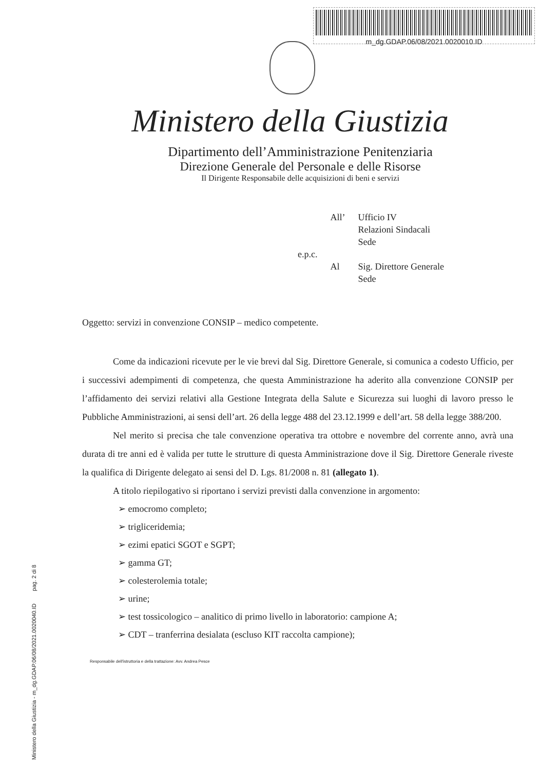m_dg.GDAP.06/08/2021.0020010.ID
Ministero della Giustizia - m_dg.GDAP.06/08/2021.0020040.ID pag. 2 di 8
Ministero della Giustizia
Dipartimento dell’Amministrazione Penitenziaria
Direzione Generale del Personale e delle Risorse
Il Dirigente Responsabile delle acquisizioni di beni e servizi
| | All’ | Ufficio IV Relazioni Sindacali Sede |
| e.p.c. | | |
| | Al | Sig. Direttore Generale Sede |
Oggetto: servizi in convenzione CONSIP – medico competente.
Come da indicazioni ricevute per le vie brevi dal Sig. Direttore Generale, si comunica a codesto Ufficio, per i successivi adempimenti di competenza, che questa Amministrazione ha aderito alla convenzione CONSIP per l’affidamento dei servizi relativi alla Gestione Integrata della Salute e Sicurezza sui luoghi di lavoro presso le Pubbliche Amministrazioni, ai sensi dell’art. 26 della legge 488 del 23.12.1999 e dell’art. 58 della legge 388/200.
Nel merito si precisa che tale convenzione operativa tra ottobre e novembre del corrente anno, avrà una durata di tre anni ed è valida per tutte le strutture di questa Amministrazione dove il Sig. Direttore Generale riveste la qualifica di Dirigente delegato ai sensi del D. Lgs. 81/2008 n. 81 (allegato 1).
A titolo riepilogativo si riportano i servizi previsti dalla convenzione in argomento:
➢ emocromo completo;
➢ trigliceridemia;
➢ ezimi epatici SGOT e SGPT;
➢ gamma GT;
➢ colesterolemia totale;
➢ urine;
➢ test tossicologico – analitico di primo livello in laboratorio: campione A;
➢ CDT – tranferrina desialata (escluso KIT raccolta campione);
Responsabile dell'istruttoria e della trattazione: Avv. Andrea Pesce